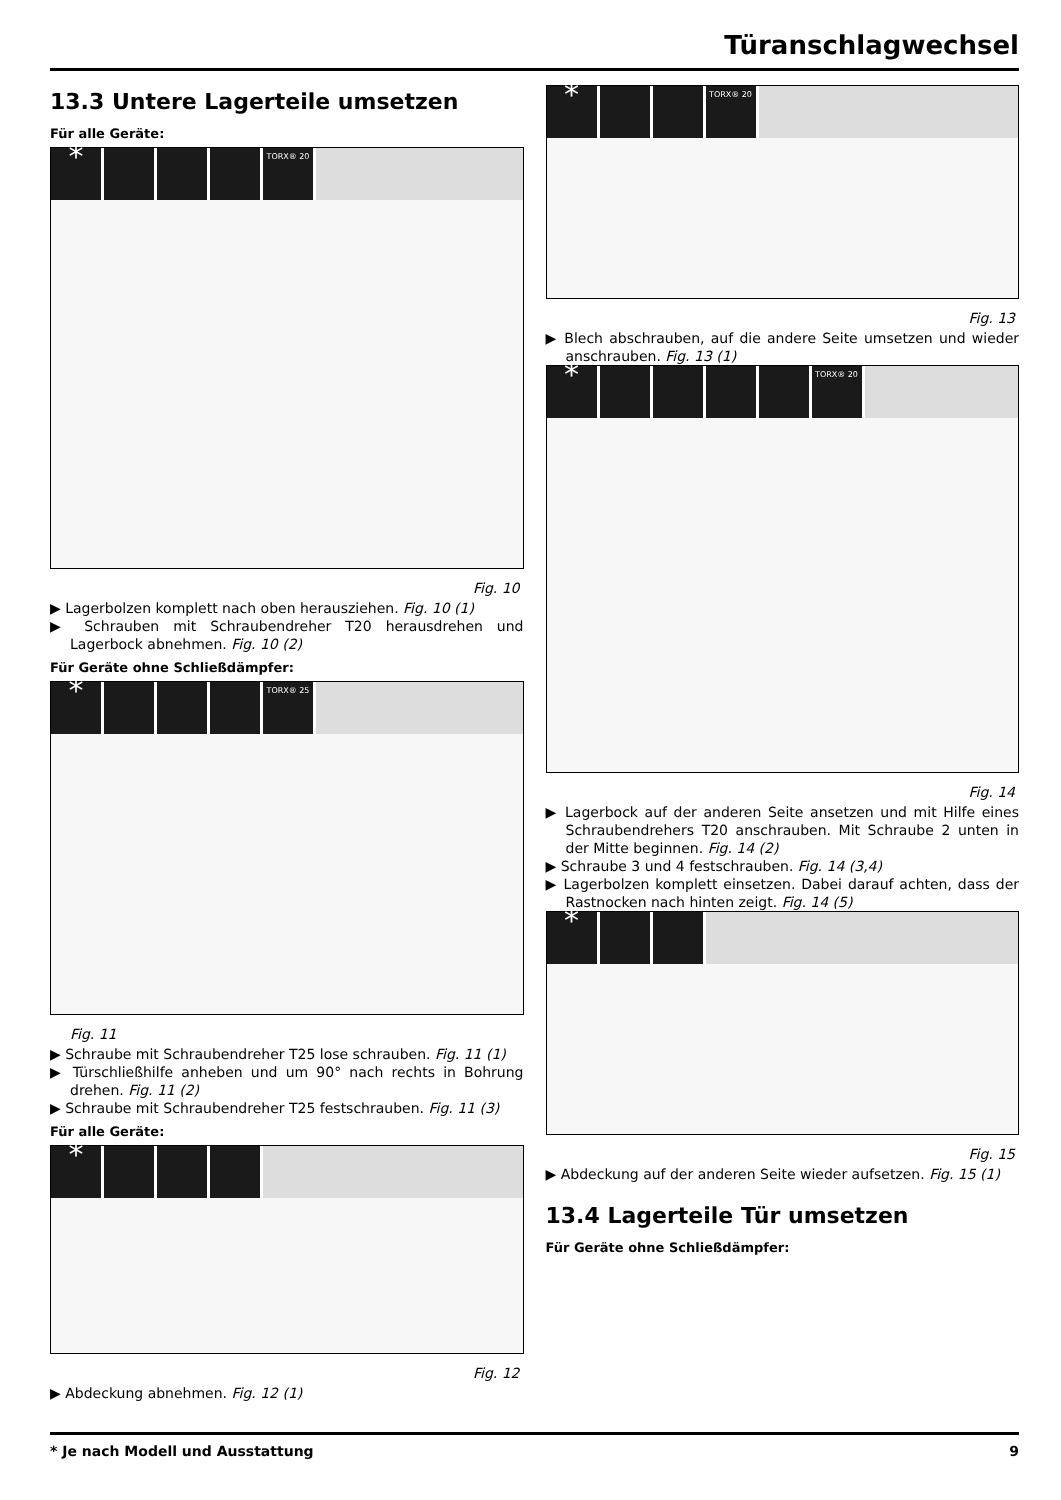Türanschlagwechsel
13.3 Untere Lagerteile umsetzen
Für alle Geräte:
* TORX® 20
Fig. 10
▶ Lagerbolzen komplett nach oben herausziehen. Fig. 10 (1)
▶ Schrauben mit Schraubendreher T20 herausdrehen und Lagerbock abnehmen. Fig. 10 (2)
Für Geräte ohne Schließdämpfer:
* TORX® 25
Fig. 11
▶ Schraube mit Schraubendreher T25 lose schrauben. Fig. 11 (1)
▶ Türschließhilfe anheben und um 90° nach rechts in Bohrung drehen. Fig. 11 (2)
▶ Schraube mit Schraubendreher T25 festschrauben. Fig. 11 (3)
Für alle Geräte:
*
Fig. 12
▶ Abdeckung abnehmen. Fig. 12 (1)
* TORX® 20
Fig. 13
▶ Blech abschrauben, auf die andere Seite umsetzen und wieder anschrauben. Fig. 13 (1)
* TORX® 20
Fig. 14
▶ Lagerbock auf der anderen Seite ansetzen und mit Hilfe eines Schraubendrehers T20 anschrauben. Mit Schraube 2 unten in der Mitte beginnen. Fig. 14 (2)
▶ Schraube 3 und 4 festschrauben. Fig. 14 (3,4)
▶ Lagerbolzen komplett einsetzen. Dabei darauf achten, dass der Rastnocken nach hinten zeigt. Fig. 14 (5)
*
Fig. 15
▶ Abdeckung auf der anderen Seite wieder aufsetzen. Fig. 15 (1)
13.4 Lagerteile Tür umsetzen
Für Geräte ohne Schließdämpfer:
* Je nach Modell und Ausstattung 9